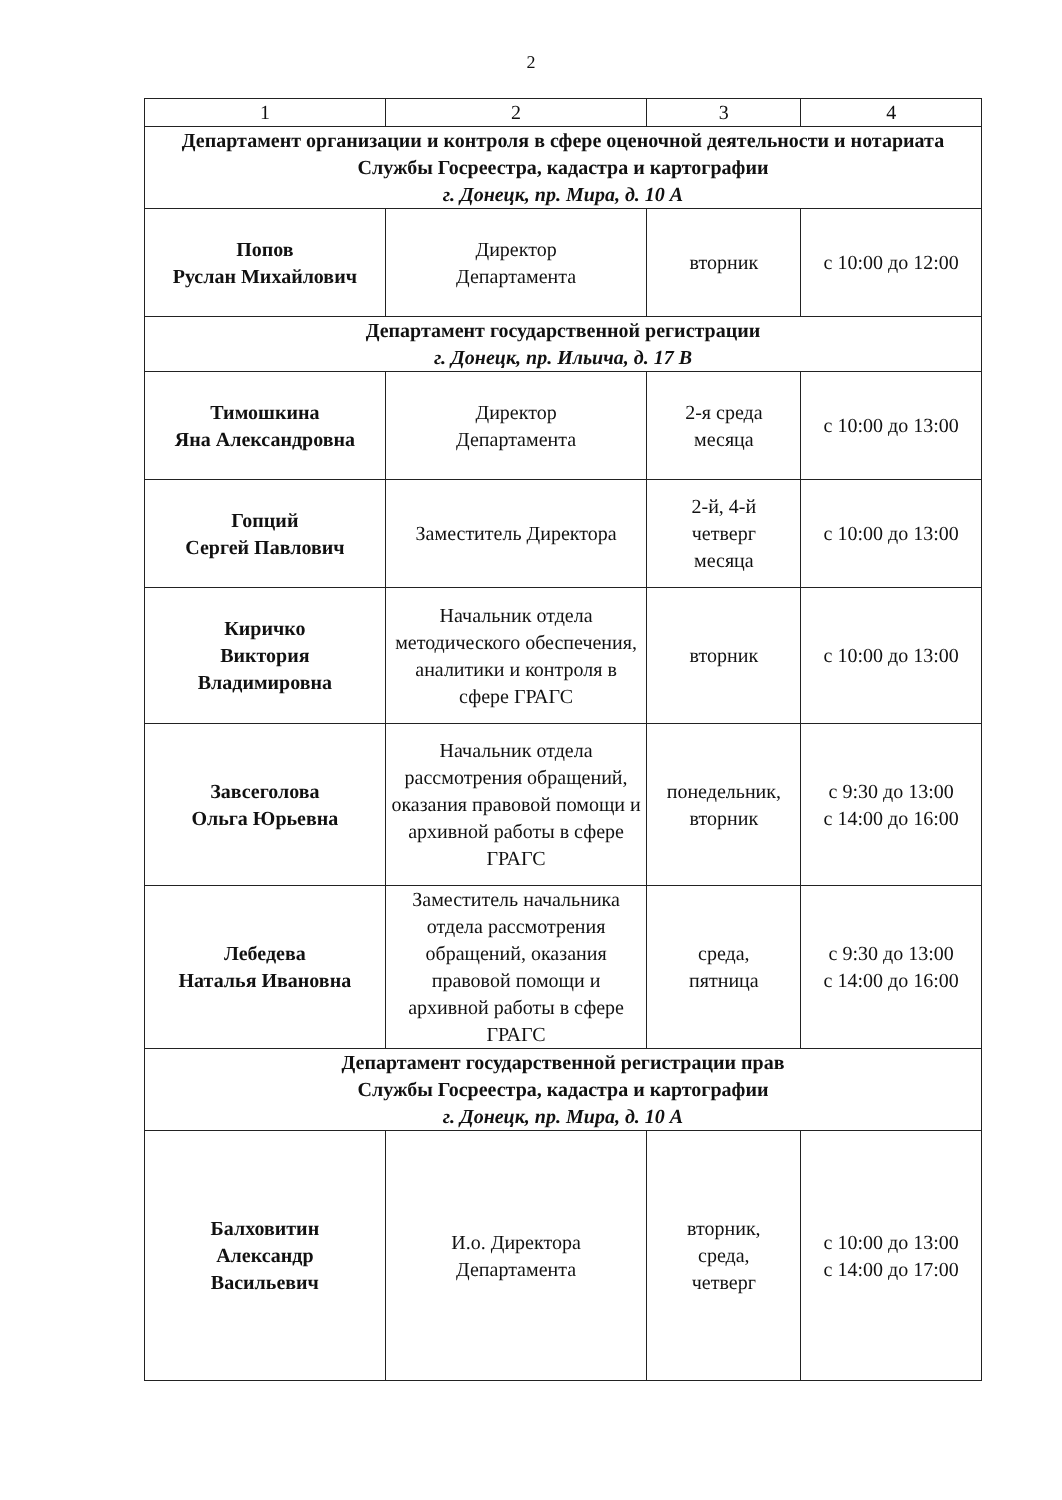2
| 1 | 2 | 3 | 4 |
| Департамент организации и контроля в сфере оценочной деятельности и нотариата Службы Госреестра, кадастра и картографии г. Донецк, пр. Мира, д. 10 А | | | |
| Попов Руслан Михайлович | Директор Департамента | вторник | с 10:00 до 12:00 |
| Департамент государственной регистрации г. Донецк, пр. Ильича, д. 17 В | | | |
| Тимошкина Яна Александровна | Директор Департамента | 2-я среда месяца | с 10:00 до 13:00 |
| Гопций Сергей Павлович | Заместитель Директора | 2-й, 4-й четверг месяца | с 10:00 до 13:00 |
| Киричко Виктория Владимировна | Начальник отдела методического обеспечения, аналитики и контроля в сфере ГРАГС | вторник | с 10:00 до 13:00 |
| Завсеголова Ольга Юрьевна | Начальник отдела рассмотрения обращений, оказания правовой помощи и архивной работы в сфере ГРАГС | понедельник, вторник | с 9:30 до 13:00 с 14:00 до 16:00 |
| Лебедева Наталья Ивановна | Заместитель начальника отдела рассмотрения обращений, оказания правовой помощи и архивной работы в сфере ГРАГС | среда, пятница | с 9:30 до 13:00 с 14:00 до 16:00 |
| Департамент государственной регистрации прав Службы Госреестра, кадастра и картографии г. Донецк, пр. Мира, д. 10 А | | | |
| Балховитин Александр Васильевич | И.о. Директора Департамента | вторник, среда, четверг | с 10:00 до 13:00 с 14:00 до 17:00 |